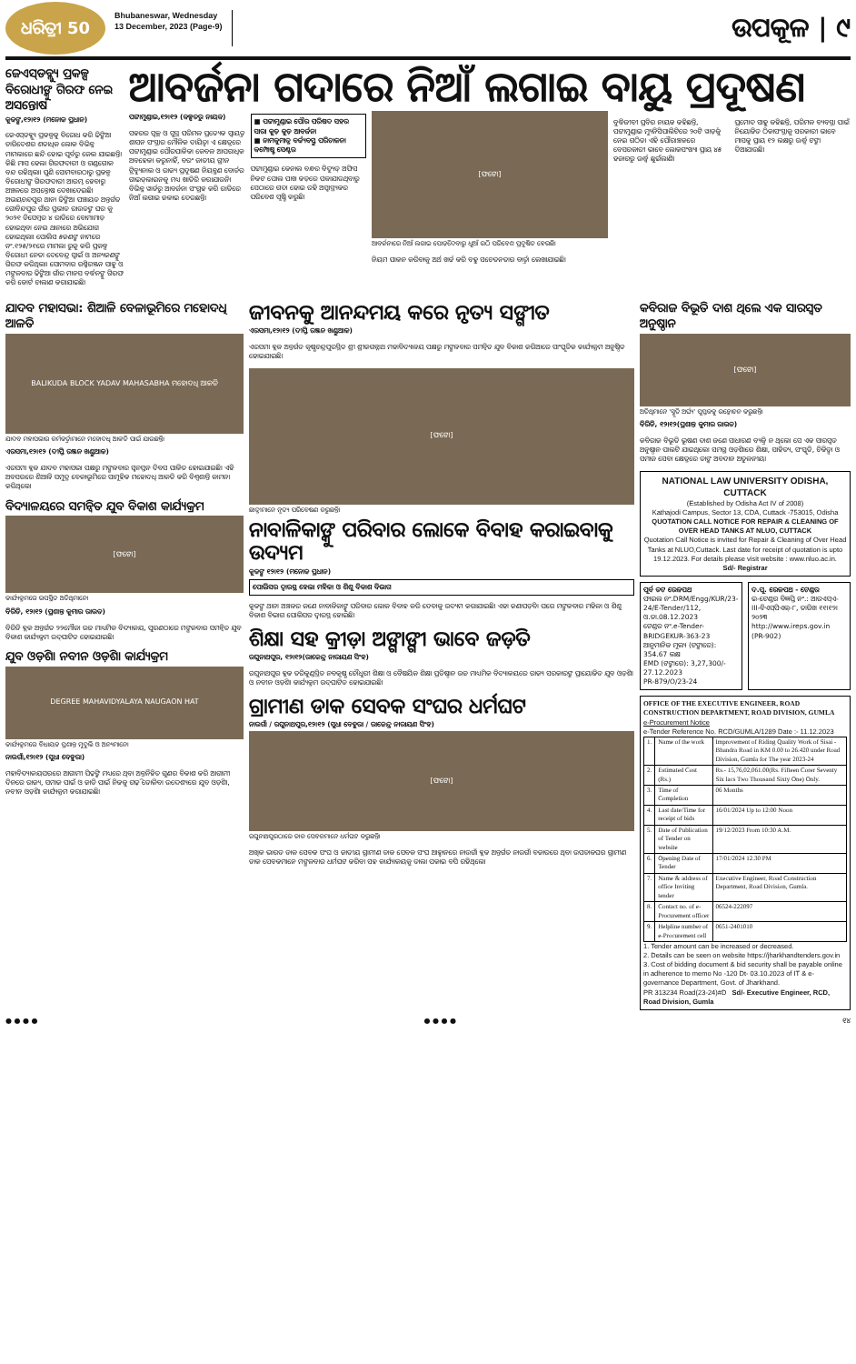ଧରିତ୍ରୀ 50
Bhubaneswar, Wednesday
13 December, 2023 (Page-9)
ଉପକୂଳ | ୯
ଜେଏସ୍‌ଡବ୍ଲ୍ୟୁ ପ୍ରକଳ୍ପ ବିରୋଧୀଙ୍କୁ ଗିରଫ ନେଇ ଅସନ୍ତୋଷ
କୁଜଙ୍ଗ,୧୨।୧୨ (ମନୋଜ ପ୍ରଧାନ)
ଜେଏସ୍‌ଡବ୍ଲ୍ୟୁ ପ୍ରକଳ୍ପକୁ ବିରୋଧ କରି ଢିଙ୍କିଆ ଚାରିଦେଶର ଶତାଧିକ ଲୋକ ବିଭିନ୍ନ ମାମଲାରେ ଛନ୍ଦି ହୋଇ ପୂର୍ବରୁ ଜେଲ ଯାଇଛନ୍ତି। କିଛି ମାସ ହେଲା ଗିରଫଦାରୀ ଓ ଗଣ୍ଡଗୋଳ ବନ୍ଦ ରହିଥିଲା। ପୁଣି ସୋମବାରଠାରୁ ପ୍ରକଳ୍ପ ବିରୋଧୀଙ୍କ ଗିରଫଦାରୀ ଆରମ୍ଭ ହେବାରୁ ଅଞ୍ଚଳରେ ଅସନ୍ତୋଷ ଦେଖାଦେଇଛି। ଅଭୟଚନ୍ଦପୁର ଥାନା ଢିଙ୍କିଆ ପଞ୍ଚାୟତ ଅନ୍ତର୍ଗତ ଗୋବିନ୍ଦପୁର ଗାଁର ପ୍ରଭାତ ରାଉତଙ୍କ ଘର କୁ ୨୦୨୧ ଡିସେମ୍ବର ୪ ରାତିରେ ବୋମାମାଡ଼ ହୋଇଥିବା ନେଇ ଥାନାରେ ଅଭିଯୋଗ ହୋଇଥିଲା। ପୋଲିସ ୫ଜଣଙ୍କ ନାମରେ ନଂ.୧୨୫/୨୧ରେ ମାମଲା ରୁଜୁ କରି ପ୍ରକଳ୍ପ ବିରୋଧୀ ନେତା ଦେବେନ୍ଦ୍ର ସ୍ୱାଇଁ ଓ ଅନ୍ୟଜଣଙ୍କୁ ଗିରଫ କରିଥିଲା। ସୋମବାର ରଶ୍ମିରଞ୍ଜନ ସାହୁ ଓ ମଙ୍ଗଳବାର ଢିଙ୍କିଆ ଗାଁର ମାନସ ବର୍ଦ୍ଧନଙ୍କୁ ଗିରଫ କରି କୋର୍ଟ ଚାଲାଣ କରାଯାଇଛି।
ଆବର୍ଜନା ଗଦାରେ ନିଆଁ ଲଗାଇ ବାୟୁ ପ୍ରଦୂଷଣ
ପଟ୍ଟାମୁଣ୍ଡାଇ,୧୨।୧୨ (କଳ୍ପତରୁ ନାୟକ)
ସହରର ସ୍ୱଚ୍ଛ ଓ ସୁସ୍ଥ ପରିମଳ ପ୍ରତ୍ୟେକ ସ୍ୱାୟତ୍ତ ଶାସନ ସଂସ୍ଥାର ମୌଳିକ ଦାୟିତ୍ୱ। ଏ କ୍ଷେତ୍ରରେ ପଟ୍ଟାମୁଣ୍ଡାଇ ପୌରପାଳିକା କେବଳ ଆପରାଧିକ ଅବହେଳା କରୁନାହିଁ, ବରଂ ଜାତୀୟ ଗ୍ରୀନ ଟ୍ରିବ୍ୟୁନାଲ ଓ ରାଜ୍ୟ ପ୍ରଦୂଷଣ ନିୟନ୍ତ୍ରଣ ବୋର୍ଡର ଗାଇଡ୍‌ଲାଇନକୁ ମଧ୍ୟ ଖାତିରି କରାଯାଉନି। ବିଭିନ୍ନ ୱାର୍ଡରୁ ଆବର୍ଜନା ସଂଗ୍ରହ କରି ରାତିରେ ନିଆଁ ଲଗାଇ ଜଳାଇ ଦେଉଛନ୍ତି।
■ ପଟ୍ଟାମୁଣ୍ଡାଇ ପୌର ପରିଷଦ ସହର ସାରା କୁଡ଼ କୁଡ଼ ଆବର୍ଜନା
■ ନାମକୁମାତ୍ର ବର୍ଜ୍ୟବସ୍ତୁ ପରିଚାଳନା କମ୍ପୋଷ୍ଟ ସେଣ୍ଟର
ପଟ୍ଟାମୁଣ୍ଡାଇ କେନାଲ ବନ୍ଧର ବିଦ୍ୟୁତ୍ ଅଫିସ ନିକଟ ପୋଲ ପାଖ କଡ଼ରେ ପକାଯାଉଥିବାରୁ ସେଠାରେ ଗଦା ହୋଇ ରହି ଅସ୍ୱାସ୍ଥ୍ୟକର ପରିବେଶ ସୃଷ୍ଟି କରୁଛି।
[ଫଟୋ]
ଆବର୍ଜନାରେ ନିଆଁ ଲଗାଇ ପୋଡ଼ିଦେବାରୁ ଧୂଆଁ ଉଠି ପରିବେଶ ପ୍ରଦୂଷିତ ହେଉଛି।
ନିୟମ ପାଳନ କରିବାକୁ ଅର୍ଥ ଖର୍ଚ୍ଚ କରି ବହୁ ସଚେତନତାର ବାର୍ତ୍ତା ଲେଖାଯାଇଛି।
ବୁଦ୍ଧିଜୀବୀ ପ୍ରବିର ନାୟକ କହିଛନ୍ତି, ପଟ୍ଟାମୁଣ୍ଡାଇ ମ୍ୟୁନିସିପାଲିଟିରେ ୨୦ଟି ୱାର୍ଡ଼କୁ ନେଇ ଗଠିତ। ଏହି ପୌରାଞ୍ଚଳରେ ବେସରକାରୀ ଭାବେ ଲୋକସଂଖ୍ୟା ପ୍ରାୟ ୪୫ ହଜାରରୁ ଊର୍ଦ୍ଧ୍ୱ ଛୁଇଁଲାଣି।
ପ୍ରମୋଦ ସାହୁ କହିଛନ୍ତି, ପରିମଳ ବ୍ୟବସ୍ଥା ପାଇଁ ନିୟୋଜିତ ଠିକାସଂସ୍ଥାକୁ ସରକାରୀ ଭାବେ ମାସକୁ ପ୍ରାୟ ୧୨ ଲକ୍ଷରୁ ଊର୍ଦ୍ଧ୍ୱ ଟଙ୍କା ଦିଆଯାଉଛି।
ଯାଦବ ମହାସଭା: ଶିଆଳି ବେଳାଭୂମିରେ ମହୋଦଧି ଆଳତି
BALIKUDA BLOCK YADAV MAHASABHA ମହୋଦଧି ଆଳତି
ଯାଦବ ମହାସଭାର କର୍ମକର୍ତ୍ତାମାନେ ମହୋଦଧି ଆଳତି ପାଇଁ ଯାଉଛନ୍ତି।
ଏରସମା,୧୨।୧୨ (ଦୀପ୍ତି ରଞ୍ଜନ ଖଣ୍ଡୁଆଳ)
ଏରସମା ବ୍ଲକ ଯାଦବ ମହାସଭା ପକ୍ଷରୁ ମଙ୍ଗଳବାର ସ୍ୱନସ୍ତନ ଦିବସ ପାଳିତ ହୋଇଯାଇଛି। ଏହି ଅବସରରେ ଶିଆଳି ସମୁଦ୍ର ବେଳାଭୂମିରେ ସାମୂହିକ ମହୋଦଧି ଆଳତି କରି ବିଶ୍ୱଶାନ୍ତି କାମନା କରିଥିଲେ।
ବିଦ୍ୟାଳୟରେ ସମନ୍ୱିତ ଯୁବ ବିକାଶ କାର୍ଯ୍ୟକ୍ରମ
[ଫଟୋ]
କାର୍ଯ୍ୟକ୍ରମରେ ଉପସ୍ଥିତ ଅତିଥିମାନେ।
ବିରିଡି, ୧୨।୧୨ (ପ୍ରଶାନ୍ତ କୁମାର ରାଉତ)
ବିରିଡି ବ୍ଲକ ଅନ୍ତର୍ଗତ ୨୨ମୌଜା ଉଚ୍ଚ ମାଧ୍ୟମିକ ବିଦ୍ୟାଳୟ, ପୁରଣଠାରେ ମଙ୍ଗଳବାର ସମନ୍ୱିତ ଯୁବ ବିକାଶ କାର୍ଯ୍ୟକ୍ରମ ଉଦ୍‌ଘାଟିତ ହୋଇଯାଇଛି।
ଯୁବ ଓଡ଼ିଶା ନବୀନ ଓଡ଼ିଶା କାର୍ଯ୍ୟକ୍ରମ
DEGREE MAHAVIDYALAYA NAUGAON HAT
କାର୍ଯ୍ୟକ୍ରମରେ ବିଧାୟକ ପ୍ରଶାନ୍ତ ମୁଦୁଲି ଓ ଅନ୍ୟମାନେ।
ନାଉଗାଁ,୧୨।୧୨ (ସୁଧା ବେହୁରା)
ମହାବିଦ୍ୟାଳୟପରରେ ଆଗାମୀ ପିଢ଼ିଙ୍କ ମଧ୍ୟରେ ଥିବା ଅନ୍ତର୍ନିହିତ ଗୁଣର ବିକାଶ କରି ଆଗାମୀ ଦିନରେ ରାଜ୍ୟ, ସମାଜ ପାଇଁ ଓ ଜାତି ପାଇଁ ନିଜକୁ ଗଢ଼ି ତୋଳିବା ଉଦ୍ଦେଶ୍ୟରେ ଯୁବ ଓଡ଼ିଶା, ନବୀନ ଓଡ଼ିଶା କାର୍ଯ୍ୟକ୍ରମ କରାଯାଇଛି।
ଜୀବନକୁ ଆନନ୍ଦମୟ କରେ ନୃତ୍ୟ ସଙ୍ଗୀତ
ଏରସମା,୧୨।୧୨ (ଦୀପ୍ତି ରଞ୍ଜନ ଖଣ୍ଡୁଆଳ)
ଏରସମା ବ୍ଲକ ଅନ୍ତର୍ଗତ କୃଷ୍ଣଚନ୍ଦ୍ରପୁରସ୍ଥିତ ଶ୍ରୀ ଶ୍ରୀଜଗନ୍ନାଥ ମହାବିଦ୍ୟାଳୟ ପକ୍ଷରୁ ମଙ୍ଗଳବାର ସମନ୍ୱିତ ଯୁବ ବିକାଶ ଜରିଆରେ ସାଂସ୍କୃତିକ କାର୍ଯ୍ୟକ୍ରମ ଅନୁଷ୍ଠିତ ହୋଇଯାଇଛି।
[ଫଟୋ]
ଛାତ୍ରୀମାନେ ନୃତ୍ୟ ପରିବେଷଣ କରୁଛନ୍ତି।
ନାବାଳିକାଙ୍କୁ ପରିବାର ଲୋକେ ବିବାହ କରାଇବାକୁ ଉଦ୍ୟମ
କୁଜଙ୍ଗ ୧୨।୧୨ (ମନୋଜ ପ୍ରଧାନ)
ପୋଲିସର ଦ୍ୱାରସ୍ଥ ହେଲା ମହିଳା ଓ ଶିଶୁ ବିକାଶ ବିଭାଗ
କୁଜଙ୍ଗ ଥାନା ଅଞ୍ଚଳର ଜଣେ ନାବାଳିକାଙ୍କୁ ପରିବାର ଲୋକ ବିବାହ କରି ଦେବାକୁ ଉଦ୍ୟମ କରାଯାଇଛି। ଏହା ଜଣାପଡ଼ିବା ପରେ ମଙ୍ଗଳବାର ମହିଳା ଓ ଶିଶୁ ବିକାଶ ବିଭାଗ ପୋଲିସର ଦ୍ୱାରସ୍ଥ ହୋଇଛି।
ଶିକ୍ଷା ସହ କ୍ରୀଡ଼ା ଅଙ୍ଗାଙ୍ଗୀ ଭାବେ ଜଡ଼ିତ
ରଘୁନାଥପୁର, ୧୨।୧୨(ରାଜେନ୍ଦ୍ର ନାରାୟଣ ସିଂହ)
ରଘୁନାଥପୁର ବ୍ଲକ ତରିକୁଣ୍ଡସ୍ଥିତ ନବକୃଷ୍ଣ ଚୌଧୁରୀ ଶିକ୍ଷା ଓ ବୈଷୟିକ ଶିକ୍ଷା ପ୍ରତିଷ୍ଠାନ ଉଚ୍ଚ ମାଧ୍ୟମିକ ବିଦ୍ୟାଳୟରେ ରାଜ୍ୟ ସରକାରଙ୍କ ପ୍ରାୟୋଜିତ ଯୁବ ଓଡ଼ିଶା ଓ ନବୀନ ଓଡ଼ିଶା କାର୍ଯ୍ୟକ୍ରମ ଉଦ୍‌ଘାଟିତ ହୋଇଯାଇଛି।
ଗ୍ରାମୀଣ ଡାକ ସେବକ ସଂଘର ଧର୍ମଘଟ
ନାଉଗାଁ / ରଘୁନାଥପୁର,୧୨।୧୨ (ସୁଧା ବେହୁରା / ରାଜେନ୍ଦ୍ର ନାରାୟଣ ସିଂହ)
[ଫଟୋ]
ରଘୁନାଥପୁରଠାରେ ଡାକ ସେବକମାନେ ଧର୍ମଘଟ କରୁଛନ୍ତି।
ଅଖିଳ ଭାରତ ଡାକ ସେବକ ସଂଘ ଓ ଜାତୀୟ ଗ୍ରାମୀଣ ଡାକ ସେବକ ସଂଘ ଆହ୍ୱାନରେ ନାଉଗାଁ ବ୍ଲକ ଅନ୍ତର୍ଗତ ନାଉଗାଁ ବଜାରରେ ଥିବା ଉପଡାକଘର ଗ୍ରାମୀଣ ଡାକ ସେବକମାନେ ମଙ୍ଗଳବାର ଧର୍ମଘଟ କରିବା ସହ କାର୍ଯ୍ୟାଳୟକୁ ତାଲା ପକାଇ ବସି ରହିଥିଲେ।
କବିରାଜ ବିଭୂତି ଦାଶ ଥିଲେ ଏକ ସାରସ୍ୱତ ଅନୁଷ୍ଠାନ
[ଫଟୋ]
ଅତିଥିମାନେ 'ସ୍ମୃତି ଅର୍ଘ୍ୟ' ପୁସ୍ତକକୁ ଉନ୍ମୋଚନ କରୁଛନ୍ତି।
ବିରିଡି, ୧୨।୧୨(ପ୍ରଶାନ୍ତ କୁମାର ରାଉତ)
କବିରାଜ ବିଭୂତି ଭୂଷଣ ଦାଶ ଜଣେ ସାଧାରଣ ବ୍ୟକ୍ତି ନ ଥିଲେ। ସେ ଏକ ସାରସ୍ୱତ ଅନୁଷ୍ଠାନ ପାଲଟି ଯାଇଥିଲେ। ସମଗ୍ର ଓଡ଼ିଶାରେ ଶିକ୍ଷା, ସାହିତ୍ୟ, ସଂସ୍କୃତି, ଚିକିତ୍ସା ଓ ସମାଜ ସେବା କ୍ଷେତ୍ରରେ ତାଙ୍କ ଅବଦାନ ଅତୁଳନୀୟ।
NATIONAL LAW UNIVERSITY ODISHA, CUTTACK
(Established by Odisha Act IV of 2008)
Kathajodi Campus, Sector 13, CDA, Cuttack -753015, Odisha
QUOTATION CALL NOTICE FOR REPAIR & CLEANING OF OVER HEAD TANKS AT NLUO, CUTTACK
Quotation Call Notice is invited for Repair & Cleaning of Over Head Tanks at NLUO,Cuttack. Last date for receipt of quotation is upto 19.12.2023. For details please visit website : www.nluo.ac.in.
Sd/- Registrar
ପୂର୍ବ ତଟ ରେଳପଥ
ଫାଇଲ ନଂ.DRM/Engg/KUR/23-24/E-Tender/112, ଓ.ତା.08.12.2023
ଟେଣ୍ଡର ନଂ.e-Tender-BRIDGEKUR-363-23
ଆନୁମାନିକ ମୂଲ୍ୟ (ଟଙ୍କାରେ): 354.67 ଲକ୍ଷ
EMD (ଟଙ୍କାରେ): 3,27,300/-
27.12.2023
PR-879/O/23-24
ଦ.ପୂ. ରେଳପଥ - ଟେଣ୍ଡର
ଇ-ଟେଣ୍ଡର ବିଜ୍ଞପ୍ତି ନଂ.: ଆରଏସ୍‌ଏ-III-ବିଏସ୍‌ପିଏଲ୍-୮, ତାରିଖ ୧୧।୧୨।୨୦୨୩
http://www.ireps.gov.in
(PR-902)
OFFICE OF THE EXECUTIVE ENGINEER, ROAD CONSTRUCTION DEPARTMENT, ROAD DIVISION, GUMLA
e-Procurement Notice
e-Tender Reference No. RCD/GUMLA/1289 Date :- 11.12.2023
| 1. | Name of the work | Improvement of Riding Quality Work of Sisai - Bhandra Road in KM 0.00 to 26.420 under Road Division, Gumla for The year 2023-24 |
| 2. | Estimated Cost (Rs.) | Rs.- 15,76,02,061.00(Rs. Fifteen Corer Seventy Six lacs Two Thousand Sixty One) Only. |
| 3. | Time of Completion | 06 Months |
| 4. | Last date/Time for receipt of bids | 16/01/2024 Up to 12:00 Noon |
| 5. | Date of Publication of Tender on website | 19/12/2023 From 10:30 A.M. |
| 6. | Opening Date of Tender | 17/01/2024 12.30 PM |
| 7. | Name & address of office Inviting tender | Executive Engineer, Road Construction Department, Road Division, Gumla. |
| 8. | Contact no. of e-Procurement officer | 06524-222097 |
| 9. | Helpline number of e-Procurement cell | 0651-2401010 |
1. Tender amount can be increased or decreased.
2. Details can be seen on website https://jharkhandtenders.gov.in
3. Cost of bidding document & bid security shall be payable online in adherence to memo No -120 Dt- 03.10.2023 of IT & e-governance Department, Govt. of Jharkhand.
PR 313234 Road(23-24)#D Sd/- Executive Engineer, RCD, Road Division, Gumla
● ● ● ● ● ● ● ● ୧୪